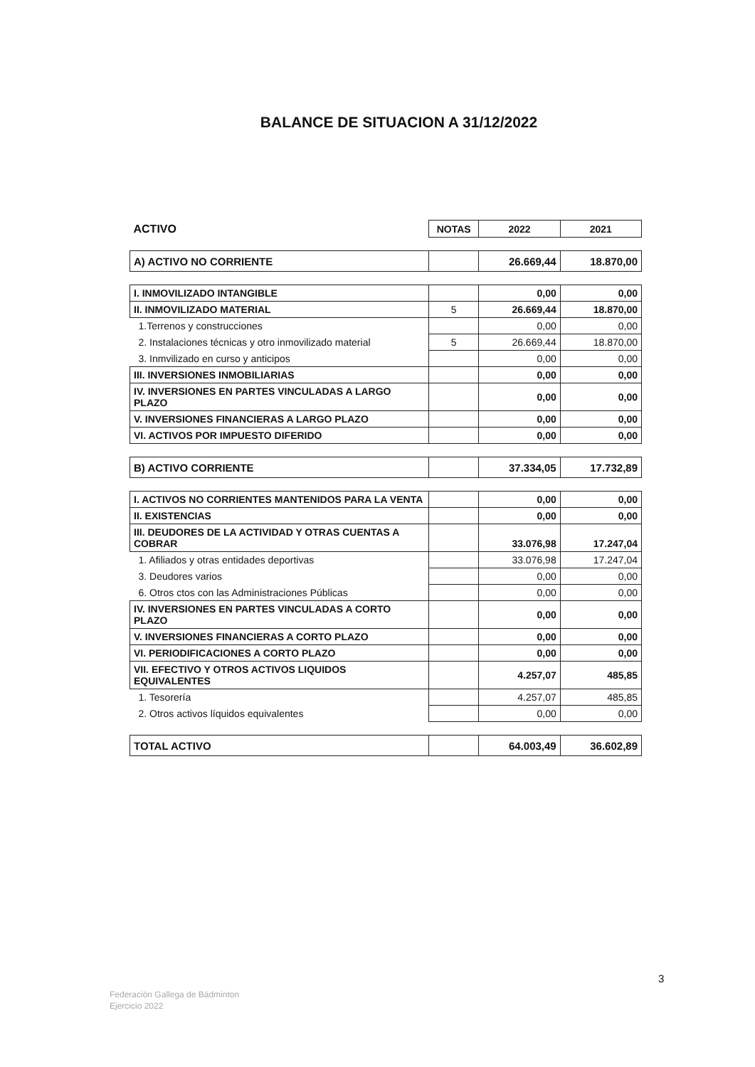BALANCE DE SITUACION A 31/12/2022
| ACTIVO | NOTAS | 2022 | 2021 |
| A) ACTIVO NO CORRIENTE | | 26.669,44 | 18.870,00 |
| I. INMOVILIZADO INTANGIBLE | | 0,00 | 0,00 |
| II. INMOVILIZADO MATERIAL | 5 | 26.669,44 | 18.870,00 |
| 1.Terrenos y construcciones | | 0,00 | 0,00 |
| 2. Instalaciones técnicas y otro inmovilizado material | 5 | 26.669,44 | 18.870,00 |
| 3. Inmvilizado en curso y anticipos | | 0,00 | 0,00 |
| III. INVERSIONES INMOBILIARIAS | | 0,00 | 0,00 |
| IV. INVERSIONES EN PARTES VINCULADAS A LARGO PLAZO | | 0,00 | 0,00 |
| V. INVERSIONES FINANCIERAS A LARGO PLAZO | | 0,00 | 0,00 |
| VI. ACTIVOS POR IMPUESTO DIFERIDO | | 0,00 | 0,00 |
| B) ACTIVO CORRIENTE | | 37.334,05 | 17.732,89 |
| I. ACTIVOS NO CORRIENTES MANTENIDOS PARA LA VENTA | | 0,00 | 0,00 |
| II. EXISTENCIAS | | 0,00 | 0,00 |
| III. DEUDORES DE LA ACTIVIDAD Y OTRAS CUENTAS A COBRAR | | 33.076,98 | 17.247,04 |
| 1. Afiliados y otras entidades deportivas | | 33.076,98 | 17.247,04 |
| 3. Deudores varios | | 0,00 | 0,00 |
| 6. Otros ctos con las Administraciones Públicas | | 0,00 | 0,00 |
| IV. INVERSIONES EN PARTES VINCULADAS A CORTO PLAZO | | 0,00 | 0,00 |
| V. INVERSIONES FINANCIERAS A CORTO PLAZO | | 0,00 | 0,00 |
| VI. PERIODIFICACIONES A CORTO PLAZO | | 0,00 | 0,00 |
| VII. EFECTIVO Y OTROS ACTIVOS LIQUIDOS EQUIVALENTES | | 4.257,07 | 485,85 |
| 1. Tesorería | | 4.257,07 | 485,85 |
| 2. Otros activos líquidos equivalentes | | 0,00 | 0,00 |
| TOTAL ACTIVO | | 64.003,49 | 36.602,89 |
3
Federación Gallega de Bádminton
Ejercicio 2022